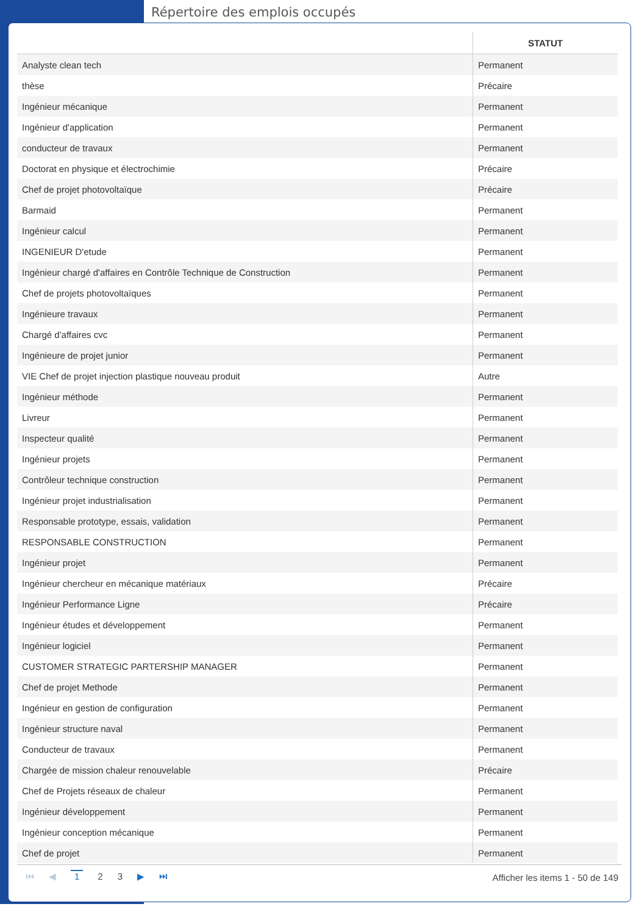Répertoire des emplois occupés
| | STATUT |
| --- | --- |
| Analyste clean tech | Permanent |
| thèse | Précaire |
| Ingénieur mécanique | Permanent |
| Ingénieur d'application | Permanent |
| conducteur de travaux | Permanent |
| Doctorat en physique et électrochimie | Précaire |
| Chef de projet photovoltaïque | Précaire |
| Barmaid | Permanent |
| Ingénieur calcul | Permanent |
| INGENIEUR D'etude | Permanent |
| Ingénieur chargé d'affaires en Contrôle Technique de Construction | Permanent |
| Chef de projets photovoltaïques | Permanent |
| Ingénieure travaux | Permanent |
| Chargé d'affaires cvc | Permanent |
| Ingénieure de projet junior | Permanent |
| VIE Chef de projet injection plastique nouveau produit | Autre |
| Ingénieur méthode | Permanent |
| Livreur | Permanent |
| Inspecteur qualité | Permanent |
| Ingénieur projets | Permanent |
| Contrôleur technique construction | Permanent |
| Ingénieur projet industrialisation | Permanent |
| Responsable prototype, essais, validation | Permanent |
| RESPONSABLE CONSTRUCTION | Permanent |
| Ingénieur projet | Permanent |
| Ingénieur chercheur en mécanique matériaux | Précaire |
| Ingénieur Performance Ligne | Précaire |
| Ingénieur études et développement | Permanent |
| Ingénieur logiciel | Permanent |
| CUSTOMER STRATEGIC PARTERSHIP MANAGER | Permanent |
| Chef de projet Methode | Permanent |
| Ingénieur en gestion de configuration | Permanent |
| Ingénieur structure naval | Permanent |
| Conducteur de travaux | Permanent |
| Chargée de mission chaleur renouvelable | Précaire |
| Chef de Projets réseaux de chaleur | Permanent |
| Ingénieur développement | Permanent |
| Ingénieur conception mécanique | Permanent |
| Chef de projet | Permanent |
⏮ ◀ 1 2 3 ▶ ⏭
Afficher les items 1 - 50 de 149